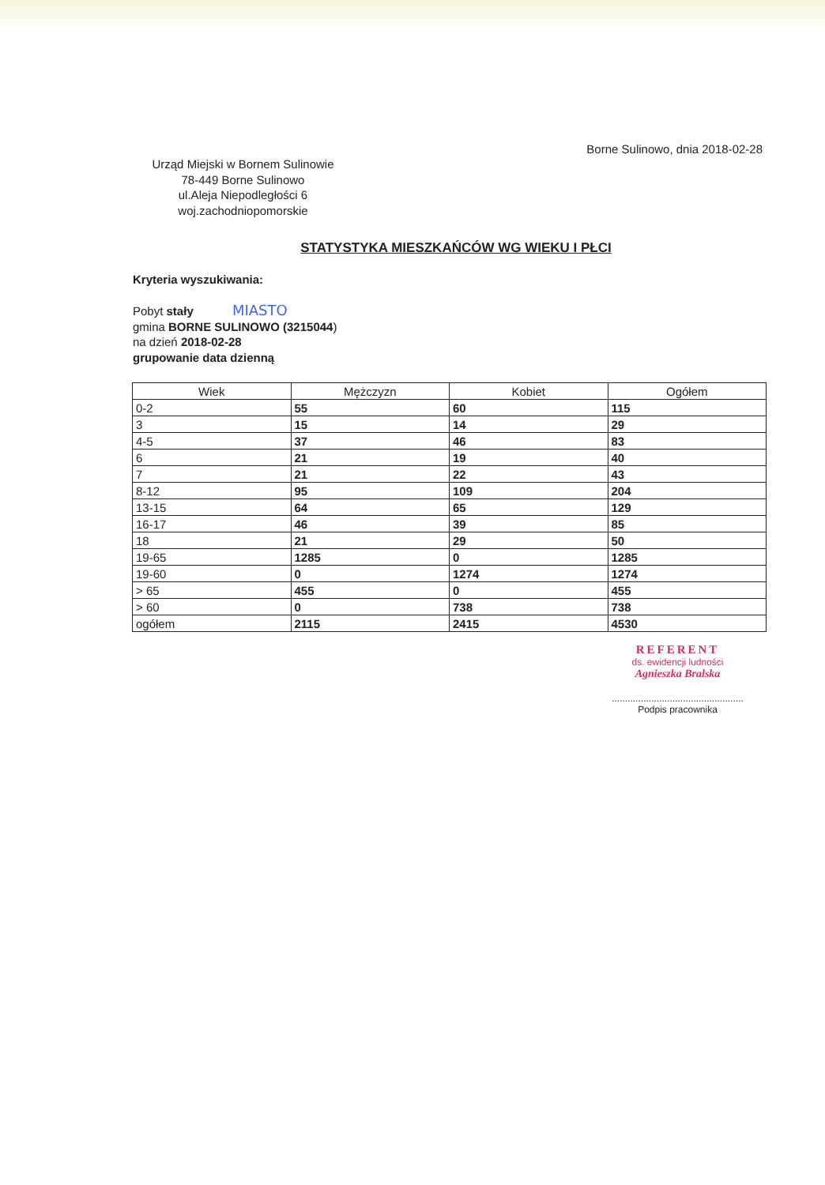Borne Sulinowo, dnia 2018-02-28
Urząd Miejski w Bornem Sulinowie
78-449 Borne Sulinowo
ul.Aleja Niepodległości 6
woj.zachodniopomorskie
STATYSTYKA MIESZKAŃCÓW WG WIEKU I PŁCI
Kryteria wyszukiwania:
Pobyt stały MIASTO
gmina BORNE SULINOWO (3215044)
na dzień 2018-02-28
grupowanie data dzienną
| Wiek | Mężczyzn | Kobiet | Ogółem |
| --- | --- | --- | --- |
| 0-2 | 55 | 60 | 115 |
| 3 | 15 | 14 | 29 |
| 4-5 | 37 | 46 | 83 |
| 6 | 21 | 19 | 40 |
| 7 | 21 | 22 | 43 |
| 8-12 | 95 | 109 | 204 |
| 13-15 | 64 | 65 | 129 |
| 16-17 | 46 | 39 | 85 |
| 18 | 21 | 29 | 50 |
| 19-65 | 1285 | 0 | 1285 |
| 19-60 | 0 | 1274 | 1274 |
| > 65 | 455 | 0 | 455 |
| > 60 | 0 | 738 | 738 |
| ogółem | 2115 | 2415 | 4530 |
REFERENT
ds. ewidencji ludności
Agnieszka Bralska
..................................................
Podpis pracownika